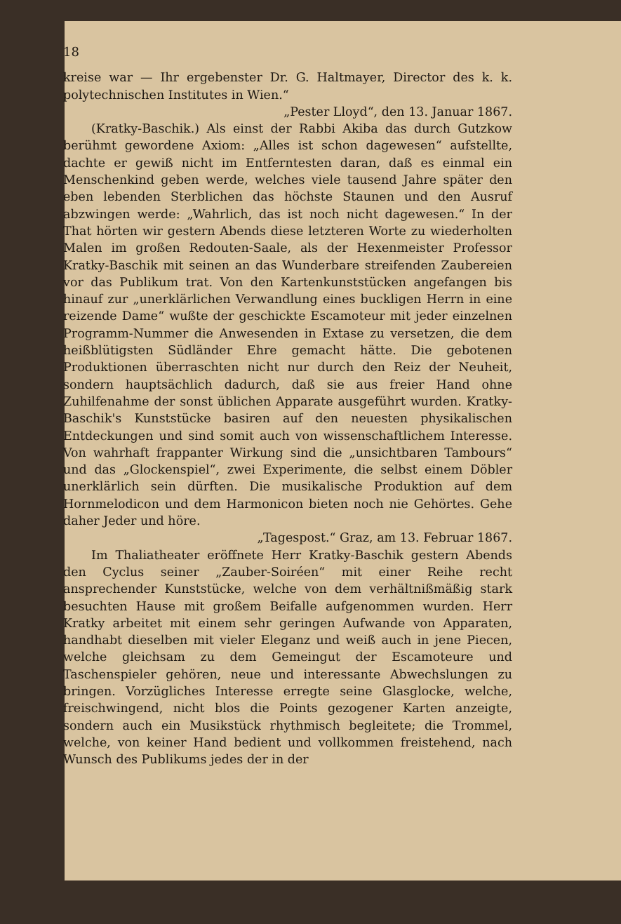18
kreise war — Ihr ergebenster Dr. G. Haltmayer, Director des k. k. polytechnischen Institutes in Wien.“
„Pester Lloyd“, den 13. Januar 1867.
(Kratky-Baschik.) Als einst der Rabbi Akiba das durch Gutzkow berühmt gewordene Axiom: „Alles ist schon dagewesen“ aufstellte, dachte er gewiß nicht im Entferntesten daran, daß es einmal ein Menschenkind geben werde, welches viele tausend Jahre später den eben lebenden Sterblichen das höchste Staunen und den Ausruf abzwingen werde: „Wahrlich, das ist noch nicht dagewesen.“ In der That hörten wir gestern Abends diese letzteren Worte zu wiederholten Malen im großen Redouten-Saale, als der Hexenmeister Professor Kratky-Baschik mit seinen an das Wunderbare streifenden Zaubereien vor das Publikum trat. Von den Kartenkunststücken angefangen bis hinauf zur „unerklärlichen Verwandlung eines buckligen Herrn in eine reizende Dame“ wußte der geschickte Escamoteur mit jeder einzelnen Programm-Nummer die Anwesenden in Extase zu versetzen, die dem heißblütigsten Südländer Ehre gemacht hätte. Die gebotenen Produktionen überraschten nicht nur durch den Reiz der Neuheit, sondern hauptsächlich dadurch, daß sie aus freier Hand ohne Zuhilfenahme der sonst üblichen Apparate ausgeführt wurden. Kratky-Baschik's Kunststücke basiren auf den neuesten physikalischen Entdeckungen und sind somit auch von wissenschaftlichem Interesse. Von wahrhaft frappanter Wirkung sind die „unsichtbaren Tambours“ und das „Glockenspiel“, zwei Experimente, die selbst einem Döbler unerklärlich sein dürften. Die musikalische Produktion auf dem Hornmelodicon und dem Harmonicon bieten noch nie Gehörtes. Gehe daher Jeder und höre.
„Tagespost.“ Graz, am 13. Februar 1867.
Im Thaliatheater eröffnete Herr Kratky-Baschik gestern Abends den Cyclus seiner „Zauber-Soiréen“ mit einer Reihe recht ansprechender Kunststücke, welche von dem verhältnißmäßig stark besuchten Hause mit großem Beifalle aufgenommen wurden. Herr Kratky arbeitet mit einem sehr geringen Aufwande von Apparaten, handhabt dieselben mit vieler Eleganz und weiß auch in jene Piecen, welche gleichsam zu dem Gemeingut der Escamoteure und Taschenspieler gehören, neue und interessante Abwechslungen zu bringen. Vorzügliches Interesse erregte seine Glasglocke, welche, freischwingend, nicht blos die Points gezogener Karten anzeigte, sondern auch ein Musikstück rhythmisch begleitete; die Trommel, welche, von keiner Hand bedient und vollkommen freistehend, nach Wunsch des Publikums jedes der in der